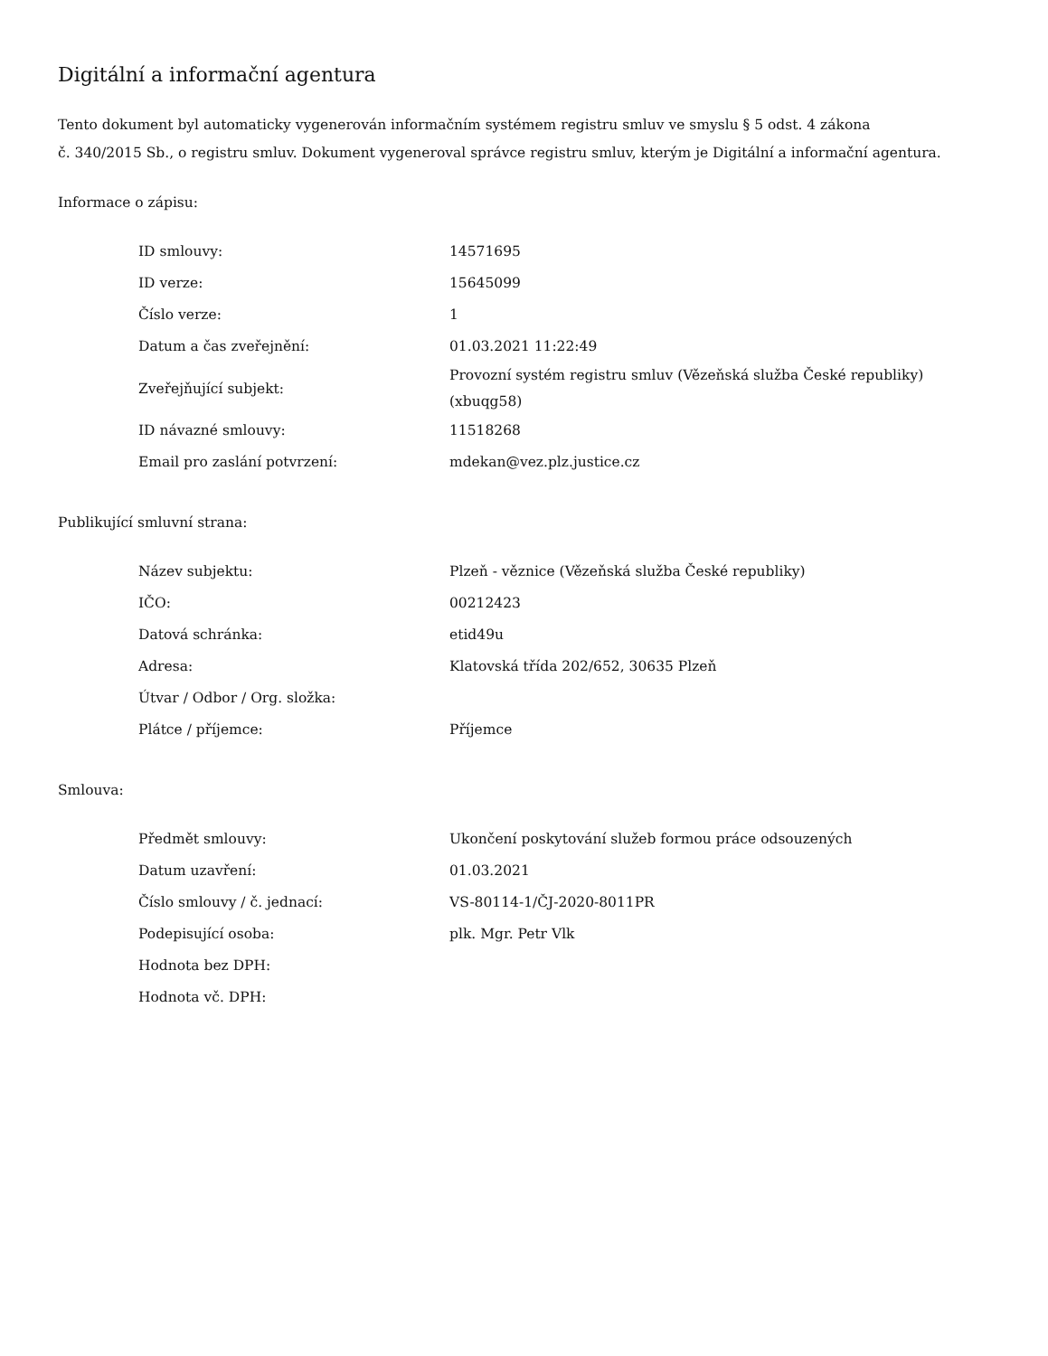Digitální a informační agentura
Tento dokument byl automaticky vygenerován informačním systémem registru smluv ve smyslu § 5 odst. 4 zákona
č. 340/2015 Sb., o registru smluv. Dokument vygeneroval správce registru smluv, kterým je Digitální a informační agentura.
Informace o zápisu:
| ID smlouvy: | 14571695 |
| ID verze: | 15645099 |
| Číslo verze: | 1 |
| Datum a čas zveřejnění: | 01.03.2021 11:22:49 |
| Zveřejňující subjekt: | Provozní systém registru smluv (Vězeňská služba České republiky) (xbuqg58) |
| ID návazné smlouvy: | 11518268 |
| Email pro zaslání potvrzení: | mdekan@vez.plz.justice.cz |
Publikující smluvní strana:
| Název subjektu: | Plzeň - věznice (Vězeňská služba České republiky) |
| IČO: | 00212423 |
| Datová schránka: | etid49u |
| Adresa: | Klatovská třída 202/652, 30635 Plzeň |
| Útvar / Odbor / Org. složka: | |
| Plátce / příjemce: | Příjemce |
Smlouva:
| Předmět smlouvy: | Ukončení poskytování služeb formou práce odsouzených |
| Datum uzavření: | 01.03.2021 |
| Číslo smlouvy / č. jednací: | VS-80114-1/ČJ-2020-8011PR |
| Podepisující osoba: | plk. Mgr. Petr Vlk |
| Hodnota bez DPH: | |
| Hodnota vč. DPH: | |